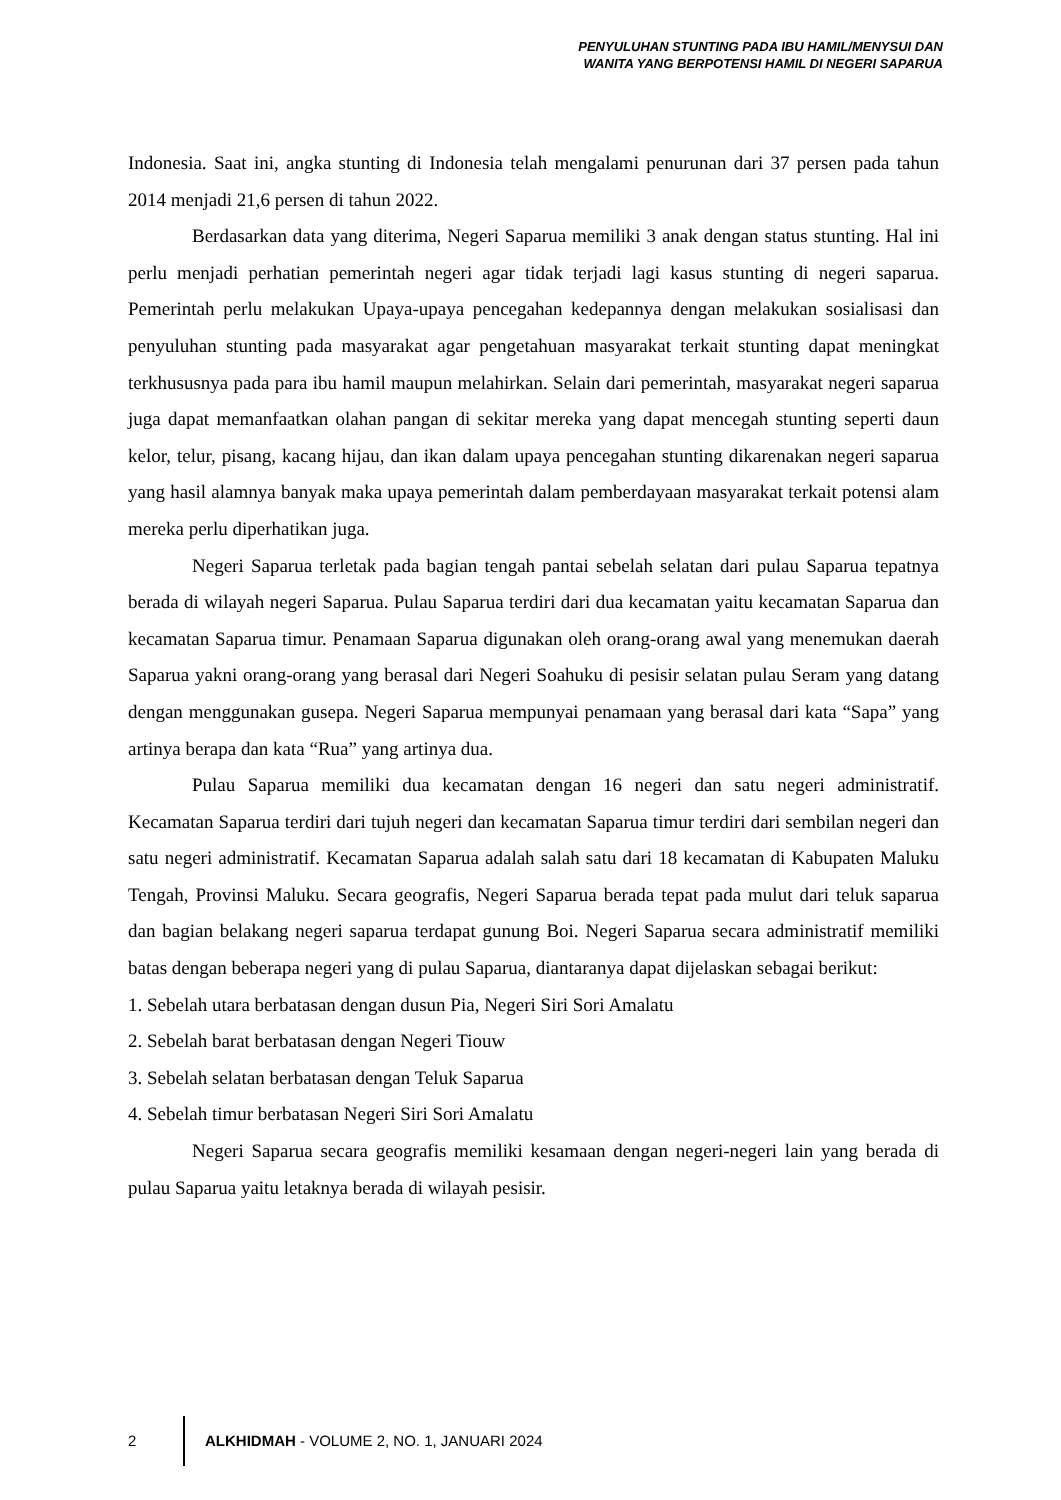PENYULUHAN STUNTING PADA IBU HAMIL/MENYSUI DAN
WANITA YANG BERPOTENSI HAMIL DI NEGERI SAPARUA
Indonesia. Saat ini, angka stunting di Indonesia telah mengalami penurunan dari 37 persen pada tahun 2014 menjadi 21,6 persen di tahun 2022.
Berdasarkan data yang diterima, Negeri Saparua memiliki 3 anak dengan status stunting. Hal ini perlu menjadi perhatian pemerintah negeri agar tidak terjadi lagi kasus stunting di negeri saparua. Pemerintah perlu melakukan Upaya-upaya pencegahan kedepannya dengan melakukan sosialisasi dan penyuluhan stunting pada masyarakat agar pengetahuan masyarakat terkait stunting dapat meningkat terkhususnya pada para ibu hamil maupun melahirkan. Selain dari pemerintah, masyarakat negeri saparua juga dapat memanfaatkan olahan pangan di sekitar mereka yang dapat mencegah stunting seperti daun kelor, telur, pisang, kacang hijau, dan ikan dalam upaya pencegahan stunting dikarenakan negeri saparua yang hasil alamnya banyak maka upaya pemerintah dalam pemberdayaan masyarakat terkait potensi alam mereka perlu diperhatikan juga.
Negeri Saparua terletak pada bagian tengah pantai sebelah selatan dari pulau Saparua tepatnya berada di wilayah negeri Saparua. Pulau Saparua terdiri dari dua kecamatan yaitu kecamatan Saparua dan kecamatan Saparua timur. Penamaan Saparua digunakan oleh orang-orang awal yang menemukan daerah Saparua yakni orang-orang yang berasal dari Negeri Soahuku di pesisir selatan pulau Seram yang datang dengan menggunakan gusepa. Negeri Saparua mempunyai penamaan yang berasal dari kata “Sapa” yang artinya berapa dan kata “Rua” yang artinya dua.
Pulau Saparua memiliki dua kecamatan dengan 16 negeri dan satu negeri administratif. Kecamatan Saparua terdiri dari tujuh negeri dan kecamatan Saparua timur terdiri dari sembilan negeri dan satu negeri administratif. Kecamatan Saparua adalah salah satu dari 18 kecamatan di Kabupaten Maluku Tengah, Provinsi Maluku. Secara geografis, Negeri Saparua berada tepat pada mulut dari teluk saparua dan bagian belakang negeri saparua terdapat gunung Boi. Negeri Saparua secara administratif memiliki batas dengan beberapa negeri yang di pulau Saparua, diantaranya dapat dijelaskan sebagai berikut:
1. Sebelah utara berbatasan dengan dusun Pia, Negeri Siri Sori Amalatu
2. Sebelah barat berbatasan dengan Negeri Tiouw
3. Sebelah selatan berbatasan dengan Teluk Saparua
4. Sebelah timur berbatasan Negeri Siri Sori Amalatu
Negeri Saparua secara geografis memiliki kesamaan dengan negeri-negeri lain yang berada di pulau Saparua yaitu letaknya berada di wilayah pesisir.
2 ALKHIDMAH - VOLUME 2, NO. 1, JANUARI 2024